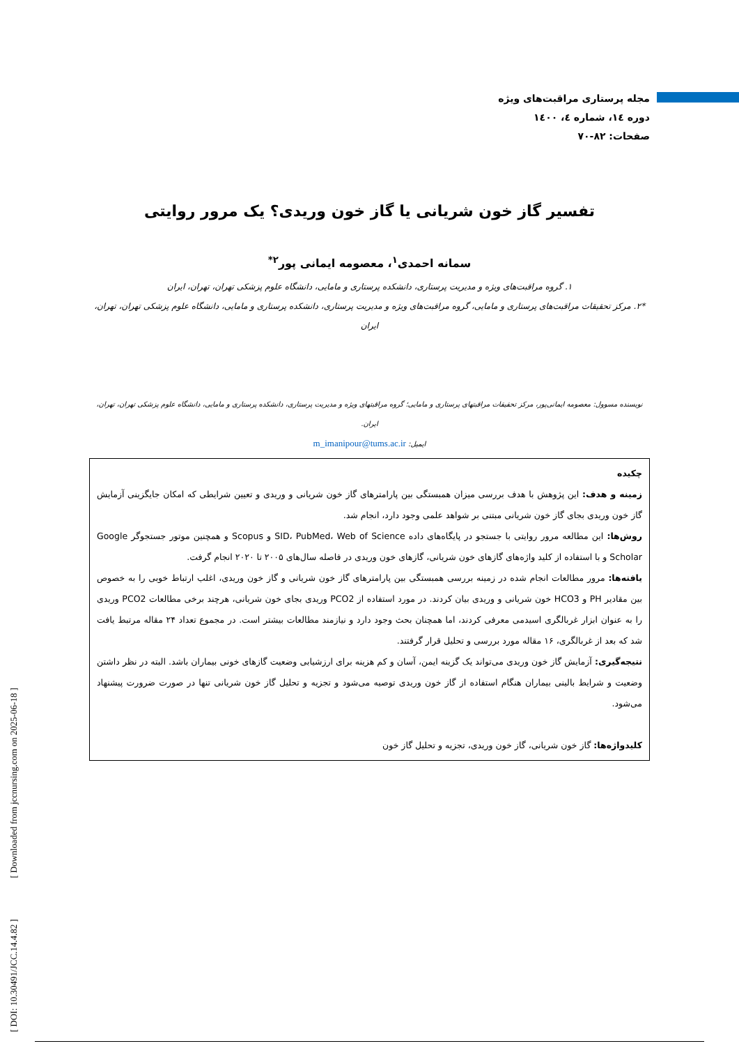مجله پرستاری مراقبت‌های ویژه
دوره ۱٤، شماره ٤، ۱٤۰۰
صفحات: ۸۲-۷۰
[ DOI: 10.30491/JCC.14.4.82 ] [ Downloaded from jccnursing.com on 2025-06-18 ]
تفسیر گاز خون شریانی یا گاز خون وریدی؟ یک مرور روایتی
سمانه احمدی<sup>۱</sup>، معصومه ایمانی پور<sup>۲*</sup>
۱. گروه مراقبت‌های ویژه و مدیریت پرستاری، دانشکده پرستاری و مامایی، دانشگاه علوم پزشکی تهران، تهران، ایران
*۲. مرکز تحقیقات مراقبت‌های پرستاری و مامایی، گروه مراقبت‌های ویژه و مدیریت پرستاری، دانشکده پرستاری و مامایی، دانشگاه علوم پزشکی تهران، تهران، ایران
نویسنده مسوول: معصومه ایمانی‌پور، مرکز تحقیقات مراقبتهای پرستاری و مامایی؛ گروه مراقبتهای ویژه و مدیریت پرستاری، دانشکده پرستاری و مامایی، دانشگاه علوم پزشکی تهران، تهران، ایران.
ایمیل: m_imanipour@tums.ac.ir
چکیده
زمینه و هدف: این پژوهش با هدف بررسی میزان همبستگی بین پارامترهای گاز خون شریانی و وریدی و تعیین شرایطی که امکان جایگزینی آزمایش گاز خون وریدی بجای گاز خون شریانی مبتنی بر شواهد علمی وجود دارد، انجام شد.
روش‌ها: این مطالعه مرور روایتی با جستجو در پایگاه‌های داده SID، PubMed، Web of Science و Scopus و همچنین موتور جستجوگر Google Scholar و با استفاده از کلید واژه‌های گازهای خون شریانی، گازهای خون وریدی در فاصله سال‌های ۲۰۰۵ تا ۲۰۲۰ انجام گرفت.
یافته‌ها: مرور مطالعات انجام شده در زمینه بررسی همبستگی بین پارامترهای گاز خون شریانی و گاز خون وریدی، اغلب ارتباط خوبی را به خصوص بین مقادیر PH و HCO3 خون شریانی و وریدی بیان کردند. در مورد استفاده از PCO2 وریدی بجای خون شریانی، هرچند برخی مطالعات PCO2 وریدی را به عنوان ابزار غربالگری اسیدمی معرفی کردند، اما همچنان بحث وجود دارد و نیازمند مطالعات بیشتر است. در مجموع تعداد ۲۴ مقاله مرتبط یافت شد که بعد از غربالگری، ۱۶ مقاله مورد بررسی و تحلیل قرار گرفتند.
نتیجه‌گیری: آزمایش گاز خون وریدی می‌تواند یک گزینه ایمن، آسان و کم هزینه برای ارزشیابی وضعیت گازهای خونی بیماران باشد. البته در نظر داشتن وضعیت و شرایط بالینی بیماران هنگام استفاده از گاز خون وریدی توصیه می‌شود و تجزیه و تحلیل گاز خون شریانی تنها در صورت ضرورت پیشنهاد می‌شود.
کلیدواژه‌ها: گاز خون شریانی، گاز خون وریدی، تجزیه و تحلیل گاز خون